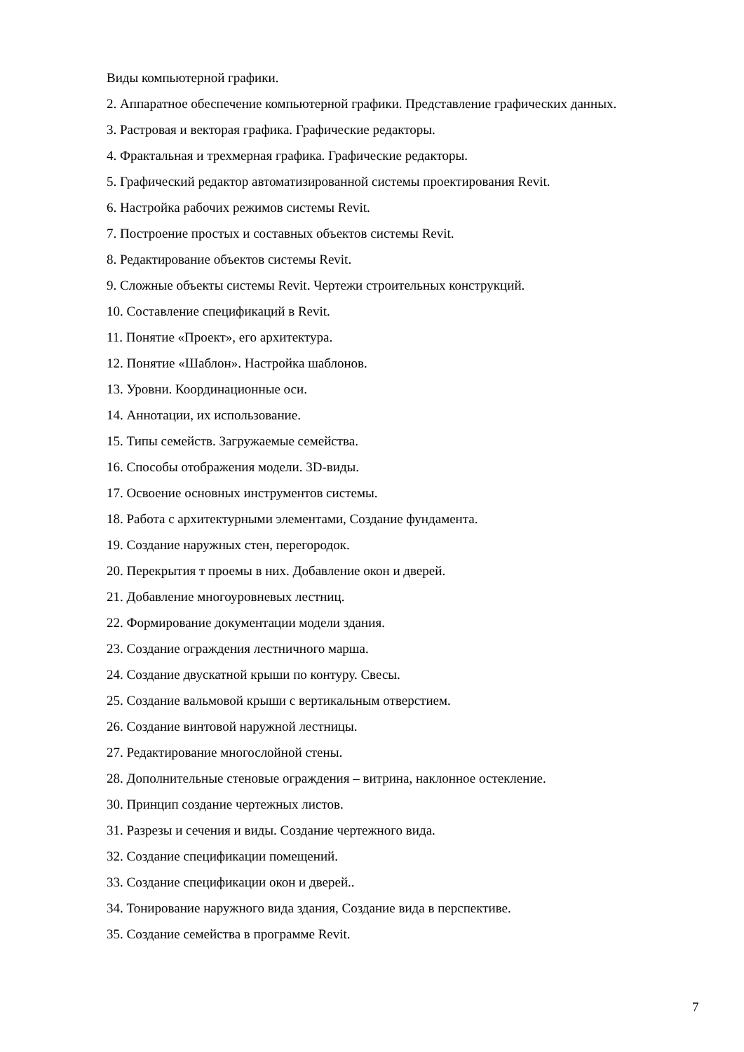Виды компьютерной графики.
2. Аппаратное обеспечение компьютерной графики. Представление графических данных.
3. Растровая и векторая графика. Графические редакторы.
4. Фрактальная и трехмерная графика. Графические редакторы.
5. Графический редактор автоматизированной системы проектирования Revit.
6. Настройка рабочих режимов системы Revit.
7. Построение простых и составных объектов системы Revit.
8. Редактирование объектов системы Revit.
9. Сложные объекты системы Revit. Чертежи строительных конструкций.
10. Составление спецификаций в Revit.
11. Понятие «Проект», его архитектура.
12. Понятие «Шаблон». Настройка шаблонов.
13. Уровни. Координационные оси.
14. Аннотации, их использование.
15. Типы семейств. Загружаемые семейства.
16. Способы отображения модели. 3D-виды.
17. Освоение основных инструментов системы.
18. Работа с архитектурными элементами, Создание фундамента.
19. Создание наружных стен, перегородок.
20. Перекрытия т проемы в них. Добавление окон и дверей.
21. Добавление многоуровневых лестниц.
22. Формирование документации модели здания.
23. Создание ограждения лестничного марша.
24. Создание двускатной крыши по контуру. Свесы.
25. Создание вальмовой крыши с вертикальным отверстием.
26. Создание винтовой наружной лестницы.
27. Редактирование многослойной стены.
28. Дополнительные стеновые ограждения – витрина, наклонное остекление.
30. Принцип создание чертежных листов.
31. Разрезы и сечения и виды. Создание чертежного вида.
32. Создание спецификации помещений.
33. Создание спецификации окон и дверей..
34. Тонирование наружного вида здания, Создание вида в перспективе.
35. Создание семейства в программе Revit.
7